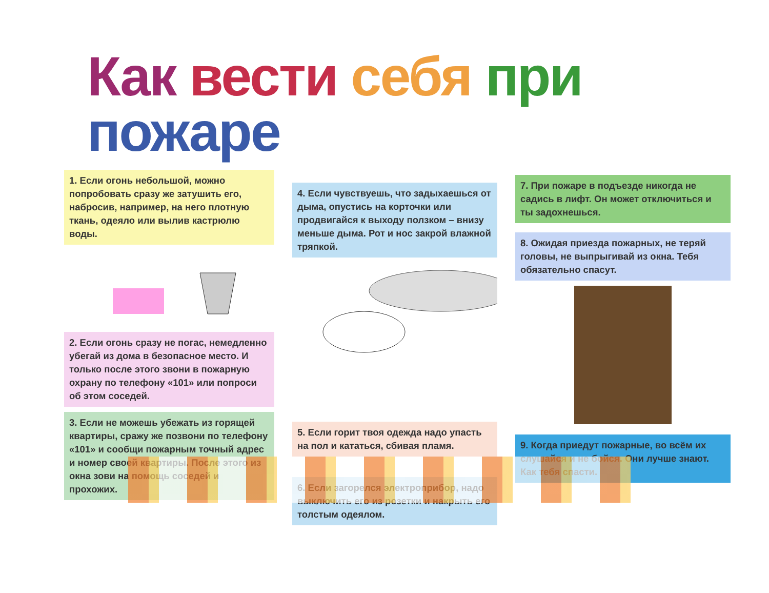Как вести себя при пожаре
1. Если огонь небольшой, можно попробовать сразу же затушить его, набросив, например, на него плотную ткань, одеяло или вылив кастрюлю воды.
2. Если огонь сразу не погас, немедленно убегай из дома в безопасное место. И только после этого звони в пожарную охрану по телефону «101» или попроси об этом соседей.
3. Если не можешь убежать из горящей квартиры, сражу же позвони по телефону «101» и сообщи пожарным точный адрес и номер своей квартиры. После этого из окна зови на помощь соседей и прохожих.
4. Если чувствуешь, что задыхаешься от дыма, опустись на корточки или продвигайся к выходу ползком – внизу меньше дыма. Рот и нос закрой влажной тряпкой.
5. Если горит твоя одежда надо упасть на пол и кататься, сбивая пламя.
6. Если загорелся электроприбор, надо выключить его из розетки и накрыть его толстым одеялом.
7. При пожаре в подъезде никогда не садись в лифт. Он может отключиться и ты задохнешься.
8. Ожидая приезда пожарных, не теряй головы, не выпрыгивай из окна. Тебя обязательно спасут.
9. Когда приедут пожарные, во всём их слушайся и не бойся. Они лучше знают. Как тебя спасти.